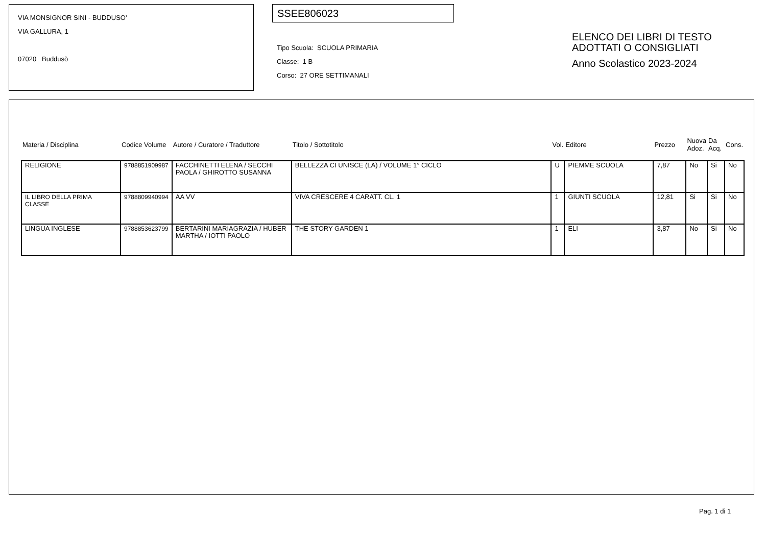VIA MONSIGNOR SINI - BUDDUSO'
VIA GALLURA, 1
07020 Buddusò
SSEE806023
Tipo Scuola: SCUOLA PRIMARIA
Classe: 1 B
Corso: 27 ORE SETTIMANALI
ELENCO DEI LIBRI DI TESTO
ADOTTATI O CONSIGLIATI
Anno Scolastico 2023-2024
| Materia / Disciplina | Codice Volume | Autore / Curatore / Traduttore | Titolo / Sottotitolo | Vol. | Editore | Prezzo | Nuova Adoz. | Da Acq. | Cons. |
| --- | --- | --- | --- | --- | --- | --- | --- | --- | --- |
| RELIGIONE | 9788851909987 | FACCHINETTI ELENA / SECCHI PAOLA / GHIROTTO SUSANNA | BELLEZZA CI UNISCE (LA) / VOLUME 1° CICLO | U | PIEMME SCUOLA | 7,87 | No | Si | No |
| IL LIBRO DELLA PRIMA CLASSE | 9788809940994 | AA VV | VIVA CRESCERE 4 CARATT. CL. 1 | 1 | GIUNTI SCUOLA | 12,81 | Si | Si | No |
| LINGUA INGLESE | 9788853623799 | BERTARINI MARIAGRAZIA / HUBER MARTHA / IOTTI PAOLO | THE STORY GARDEN 1 | 1 | ELI | 3,87 | No | Si | No |
Pag. 1 di 1